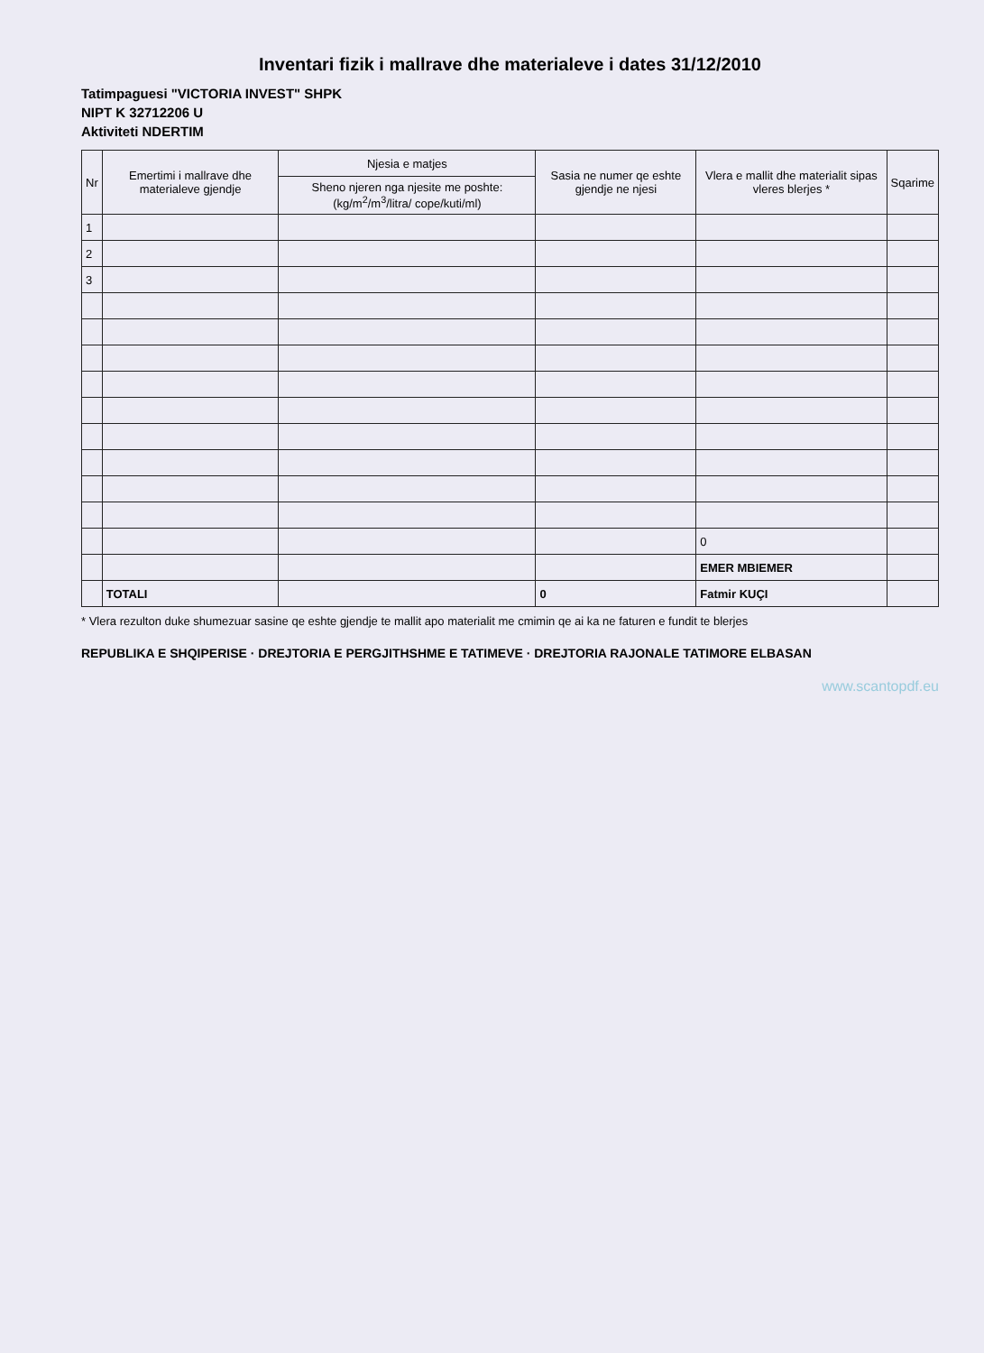Inventari fizik i mallrave dhe materialeve i dates 31/12/2010
Tatimpaguesi "VICTORIA INVEST" SHPK
NIPT K 32712206 U
Aktiviteti NDERTIM
| Nr | Emertimi i mallrave dhe materialeve gjendje | Njesia e matjes | Sasia ne numer qe eshte gjendje ne njesi | Vlera e mallit dhe materialit sipas vleres blerjes * | Sqarime |
| --- | --- | --- | --- | --- | --- |
| | | Sheno njeren nga njesite me poshte: (kg/m<sup>2</sup>/m<sup>3</sup>/litra/ cope/kuti/ml) | | | |
| 1 | | | | | |
| 2 | | | | | |
| 3 | | | | | |
| | | | | 0 | |
| | | | | EMER MBIEMER | |
| | TOTALI | | 0 | Fatmir KUÇI | |
* Vlera rezulton duke shumezuar sasine qe eshte gjendje te mallit apo materialit me cmimin qe ai ka ne faturen e fundit te blerjes
REPUBLIKA E SHQIPERISE · DREJTORIA E PERGJITHSHME E TATIMEVE · DREJTORIA RAJONALE TATIMORE ELBASAN
www.scantopdf.eu